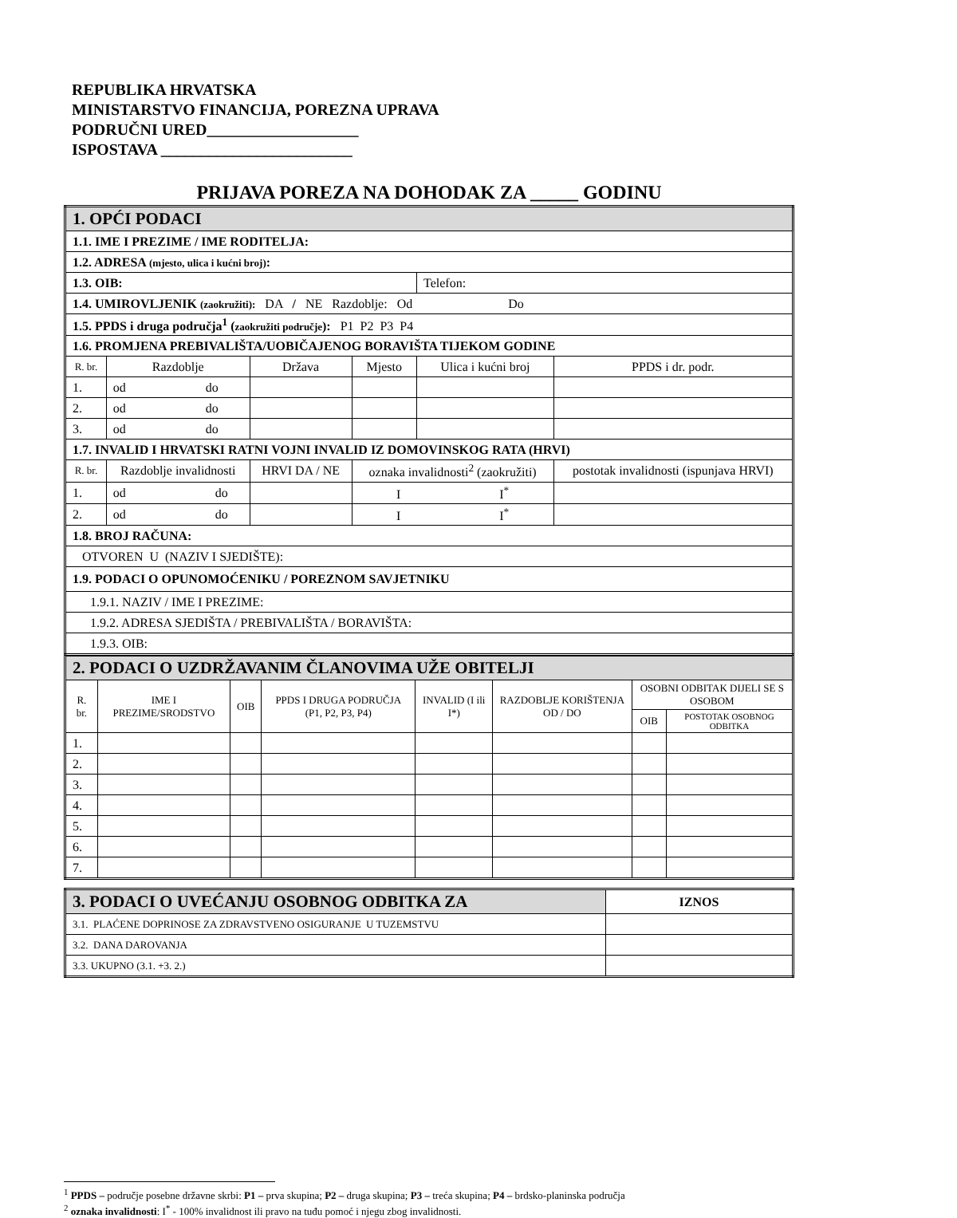REPUBLIKA HRVATSKA
MINISTARSTVO FINANCIJA, POREZNA UPRAVA
PODRUČNI URED___________________
ISPOSTAVA ________________________
PRIJAVA POREZA NA DOHODAK ZA _____ GODINU
| 1. OPĆI PODACI | | | | | |
| 1.1. IME I PREZIME / IME RODITELJA: | | | | | |
| 1.2. ADRESA (mjesto, ulica i kućni broj) : | | | | | |
| 1.3. OIB: | | | | Telefon: | |
| 1.4. UMIROVLJENIK (zaokružiti): DA / NE Razdoblje: Od Do | | | | | |
| 1.5. PPDS i druga područja<sup>1</sup> ( zaokružiti područje ): P1 P2 P3 P4 | | | | | |
| 1.6. PROMJENA PREBIVALIŠTA/UOBIČAJENOG BORAVIŠTA TIJEKOM GODINE | | | | | |
| R. br. | Razdoblje | Država | Mjesto | Ulica i kućni broj | PPDS i dr. podr. |
| 1. | od do | | | | |
| 2. | od do | | | | |
| 3. | od do | | | | |
| 1.7. INVALID I HRVATSKI RATNI VOJNI INVALID IZ DOMOVINSKOG RATA (HRVI) | | | | | |
| R. br. | Razdoblje invalidnosti | HRVI DA / NE | oznaka invalidnosti<sup>2</sup> (zaokružiti) | | postotak invalidnosti (ispunjava HRVI) |
| 1. | od do | | I I<sup>*</sup> | | |
| 2. | od do | | I I<sup>*</sup> | | |
| 1.8. BROJ RAČUNA: | | | | | |
| OTVOREN U (NAZIV I SJEDIŠTE): | | | | | |
| 1.9. PODACI O OPUNOMOĆENIKU / POREZNOM SAVJETNIKU | | | | | |
| 1.9.1. NAZIV / IME I PREZIME: | | | | | |
| 1.9.2. ADRESA SJEDIŠTA / PREBIVALIŠTA / BORAVIŠTA: | | | | | |
| 1.9.3. OIB: | | | | | |
| 2. PODACI O UZDRŽAVANIM ČLANOVIMA UŽE OBITELJI | | | | | | | |
| R. br. | IME I PREZIME/SRODSTVO | OIB | PPDS I DRUGA PODRUČJA (P1, P2, P3, P4) | INVALID (I ili I*) | RAZDOBLJE KORIŠTENJA OD / DO | OSOBNI ODBITAK DIJELI SE S OSOBOM | |
| | | | | | | OIB | POSTOTAK OSOBNOG ODBITKA |
| 1. | | | | | | | |
| 2. | | | | | | | |
| 3. | | | | | | | |
| 4. | | | | | | | |
| 5. | | | | | | | |
| 6. | | | | | | | |
| 7. | | | | | | | |
| 3. PODACI O UVEĆANJU OSOBNOG ODBITKA ZA | IZNOS |
| 3.1. PLAĆENE DOPRINOSE ZA ZDRAVSTVENO OSIGURANJE U TUZEMSTVU | |
| 3.2. DANA DAROVANJA | |
| 3.3. UKUPNO (3.1. +3. 2.) | |
<sup>1</sup> PPDS – područje posebne državne skrbi: P1 – prva skupina; P2 – druga skupina; P3 – treća skupina; P4 – brdsko-planinska područja
<sup>2</sup> oznaka invalidnosti: I<sup>*</sup> - 100% invalidnost ili pravo na tuđu pomoć i njegu zbog invalidnosti.